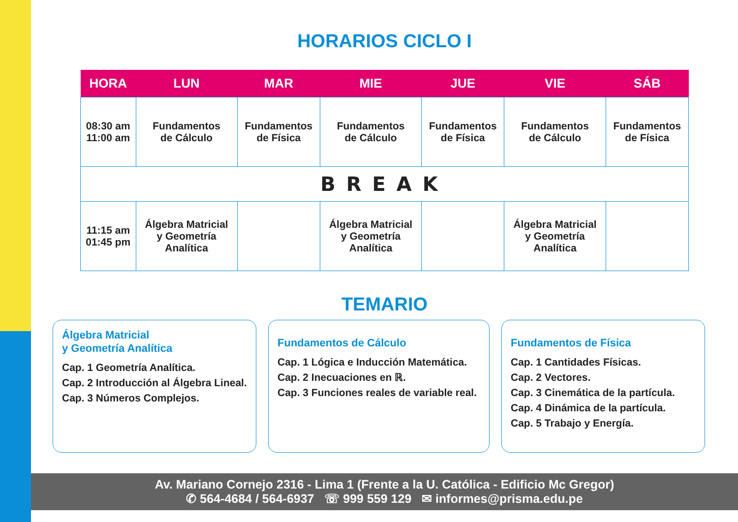HORARIOS CICLO I
| HORA | LUN | MAR | MIE | JUE | VIE | SÁB |
| --- | --- | --- | --- | --- | --- | --- |
| 08:30 am 11:00 am | Fundamentos de Cálculo | Fundamentos de Física | Fundamentos de Cálculo | Fundamentos de Física | Fundamentos de Cálculo | Fundamentos de Física |
| BREAK | | | | | | |
| 11:15 am 01:45 pm | Álgebra Matricial y Geometría Analítica | | Álgebra Matricial y Geometría Analítica | | Álgebra Matricial y Geometría Analítica | |
TEMARIO
Álgebra Matricial
y Geometría Analítica
Cap. 1 Geometría Analítica.
Cap. 2 Introducción al Álgebra Lineal.
Cap. 3 Números Complejos.
Fundamentos de Cálculo
Cap. 1 Lógica e Inducción Matemática.
Cap. 2 Inecuaciones en ℝ.
Cap. 3 Funciones reales de variable real.
Fundamentos de Física
Cap. 1 Cantidades Físicas.
Cap. 2 Vectores.
Cap. 3 Cinemática de la partícula.
Cap. 4 Dinámica de la partícula.
Cap. 5 Trabajo y Energía.
Av. Mariano Cornejo 2316 - Lima 1 (Frente a la U. Católica - Edificio Mc Gregor)
✆ 564-4684 / 564-6937 ☏ 999 559 129 ✉ informes@prisma.edu.pe